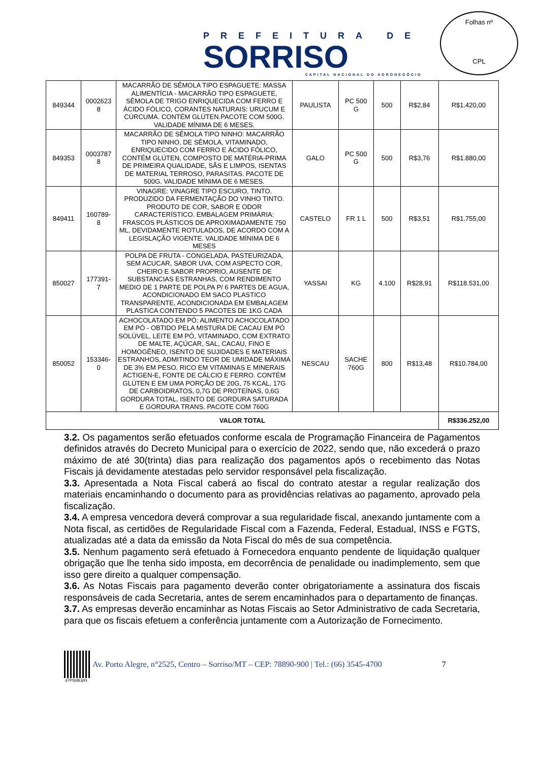PREFEITURA DE
SORRISO
CAPITAL NACIONAL DO AGRONEGÓCIO
Folhas nº
CPL
| 849344 | 0002623 8 | MACARRÃO DE SÊMOLA TIPO ESPAGUETE: MASSA ALIMENTÍCIA - MACARRÃO TIPO ESPAGUETE, SÊMOLA DE TRIGO ENRIQUECIDA COM FERRO E ÁCIDO FÓLICO, CORANTES NATURAIS: URUCUM E CÚRCUMA. CONTÉM GLÚTEN.PACOTE COM 500G. VALIDADE MÍNIMA DE 6 MESES. | PAULISTA | PC 500 G | 500 | R$2,84 | R$1.420,00 |
| 849353 | 0003787 8 | MACARRÃO DE SÊMOLA TIPO NINHO: MACARRÃO TIPO NINHO, DE SÊMOLA, VITAMINADO, ENRIQUECIDO COM FERRO E ÁCIDO FÓLICO, CONTÉM GLÚTEN, COMPOSTO DE MATÉRIA-PRIMA DE PRIMEIRA QUALIDADE, SÃS E LIMPOS, ISENTAS DE MATERIAL TERROSO, PARASITAS. PACOTE DE 500G. VALIDADE MÍNIMA DE 6 MESES. | GALO | PC 500 G | 500 | R$3,76 | R$1.880,00 |
| 849411 | 160789- 8 | VINAGRE: VINAGRE TIPO ESCURO, TINTO. PRODUZIDO DA FERMENTAÇÃO DO VINHO TINTO. PRODUTO DE COR, SABOR E ODOR CARACTERÍSTICO. EMBALAGEM PRIMÁRIA: FRASCOS PLÁSTICOS DE APROXIMADAMENTE 750 ML, DEVIDAMENTE ROTULADOS, DE ACORDO COM A LEGISLAÇÃO VIGENTE. VALIDADE MÍNIMA DE 6 MESES | CASTELO | FR 1 L | 500 | R$3,51 | R$1.755,00 |
| 850027 | 177391- 7 | POLPA DE FRUTA - CONGELADA, PASTEURIZADA, SEM ACUCAR, SABOR UVA, COM ASPECTO COR, CHEIRO E SABOR PROPRIO, AUSENTE DE SUBSTANCIAS ESTRANHAS, COM RENDIMENTO MEDIO DE 1 PARTE DE POLPA P/ 6 PARTES DE AGUA, ACONDICIONADO EM SACO PLASTICO TRANSPARENTE, ACONDICIONADA EM EMBALAGEM PLASTICA CONTENDO 5 PACOTES DE 1KG CADA | YASSAI | KG | 4.100 | R$28,91 | R$118.531,00 |
| 850052 | 153346- 0 | ACHOCOLATADO EM PÓ: ALIMENTO ACHOCOLATADO EM PÓ - OBTIDO PELA MISTURA DE CACAU EM PÓ SOLÚVEL, LEITE EM PÓ, VITAMINADO, COM EXTRATO DE MALTE, AÇÚCAR, SAL, CACAU, FINO E HOMOGÊNEO, ISENTO DE SUJIDADES E MATERIAIS ESTRANHOS, ADMITINDO TEOR DE UMIDADE MÁXIMA DE 3% EM PESO. RICO EM VITAMINAS E MINERAIS ACTIGEN-E, FONTE DE CÁLCIO E FERRO. CONTÉM GLÚTEN E EM UMA PORÇÃO DE 20G, 75 KCAL, 17G DE CARBOIDRATOS, 0,7G DE PROTEÍNAS, 0,6G GORDURA TOTAL, ISENTO DE GORDURA SATURADA E GORDURA TRANS. PACOTE COM 760G | NESCAU | SACHE 760G | 800 | R$13,48 | R$10.784,00 |
| VALOR TOTAL | | | | | | | R$336.252,00 |
3.2. Os pagamentos serão efetuados conforme escala de Programação Financeira de Pagamentos definidos através do Decreto Municipal para o exercício de 2022, sendo que, não excederá o prazo máximo de até 30(trinta) dias para realização dos pagamentos após o recebimento das Notas Fiscais já devidamente atestadas pelo servidor responsável pela fiscalização.
3.3. Apresentada a Nota Fiscal caberá ao fiscal do contrato atestar a regular realização dos materiais encaminhando o documento para as providências relativas ao pagamento, aprovado pela fiscalização.
3.4. A empresa vencedora deverá comprovar a sua regularidade fiscal, anexando juntamente com a Nota fiscal, as certidões de Regularidade Fiscal com a Fazenda, Federal, Estadual, INSS e FGTS, atualizadas até a data da emissão da Nota Fiscal do mês de sua competência.
3.5. Nenhum pagamento será efetuado à Fornecedora enquanto pendente de liquidação qualquer obrigação que lhe tenha sido imposta, em decorrência de penalidade ou inadimplemento, sem que isso gere direito a qualquer compensação.
3.6. As Notas Fiscais para pagamento deverão conter obrigatoriamente a assinatura dos fiscais responsáveis de cada Secretaria, antes de serem encaminhados para o departamento de finanças.
3.7. As empresas deverão encaminhar as Notas Fiscais ao Setor Administrativo de cada Secretaria, para que os fiscais efetuem a conferência juntamente com a Autorização de Fornecimento.
Av. Porto Alegre, n°2525, Centro – Sorriso/MT – CEP: 78890-900 | Tel.: (66) 3545-4700 7
d7P0p8iJpN